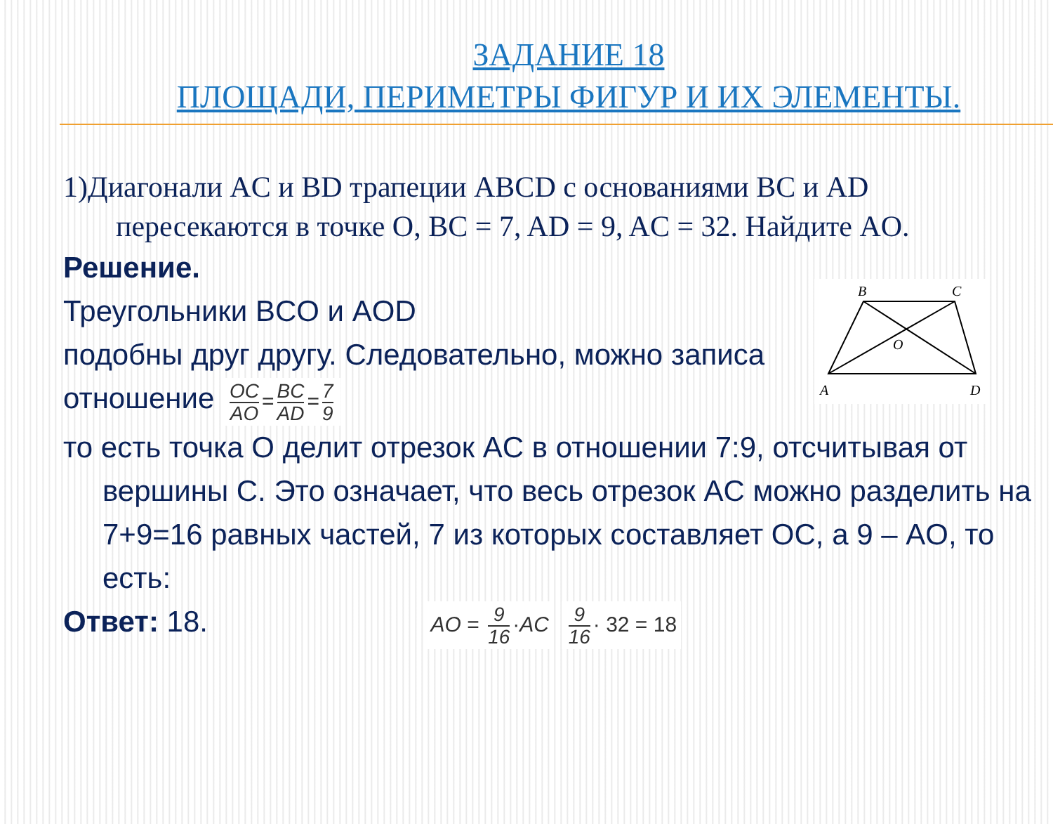ЗАДАНИЕ 18
ПЛОЩАДИ, ПЕРИМЕТРЫ ФИГУР И ИХ ЭЛЕМЕНТЫ.
1)Диагонали AC и BD трапеции ABCD с основаниями BC и AD
пересекаются в точке O, BC = 7, AD = 9, AC = 32. Найдите AO.
Решение.
Треугольники BCO и AOD
подобны друг другу. Следовательно, можно записа
отношение OC AO = BC AD = 7 9
то есть точка O делит отрезок AC в отношении 7:9, отсчитывая от
вершины C. Это означает, что весь отрезок AC можно разделить на 7+9=16 равных частей, 7 из которых составляет OC, а 9 – AO, то есть:
Ответ: 18. AO = 9 16 ·AC 9 16 · 32 = 18
B
C
O
A
D